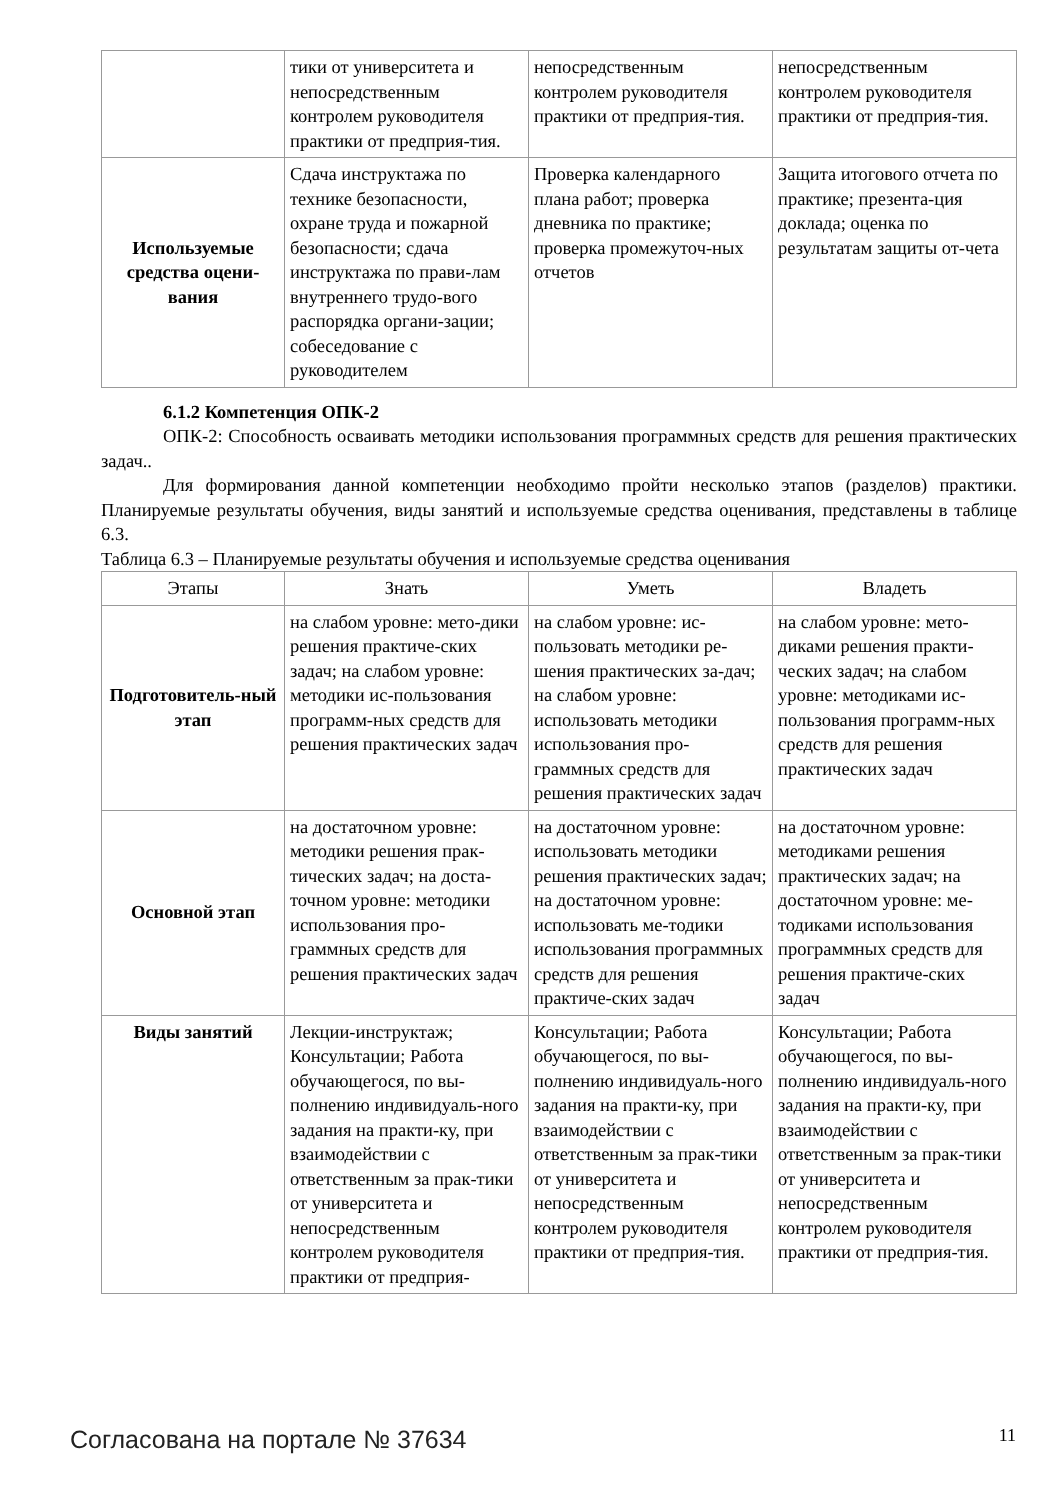| | тики от университета и непосредственным контролем руководителя практики от предприя-тия. | непосредственным контролем руководителя практики от предприя-тия. | непосредственным контролем руководителя практики от предприя-тия. |
| Используемые средства оцени-вания | Сдача инструктажа по технике безопасности, охране труда и пожарной безопасности; сдача инструктажа по прави-лам внутреннего трудо-вого распорядка органи-зации; собеседование с руководителем | Проверка календарного плана работ; проверка дневника по практике; проверка промежуточ-ных отчетов | Защита итогового отчета по практике; презента-ция доклада; оценка по результатам защиты от-чета |
6.1.2 Компетенция ОПК-2
ОПК-2: Способность осваивать методики использования программных средств для решения практических задач..
Для формирования данной компетенции необходимо пройти несколько этапов (разделов) практики. Планируемые результаты обучения, виды занятий и используемые средства оценивания, представлены в таблице 6.3.
Таблица 6.3 – Планируемые результаты обучения и используемые средства оценивания
| Этапы | Знать | Уметь | Владеть |
| --- | --- | --- | --- |
| Подготовитель-ный этап | на слабом уровне: мето-дики решения практиче-ских задач; на слабом уровне: методики ис-пользования программ-ных средств для решения практических задач | на слабом уровне: ис-пользовать методики ре-шения практических за-дач; на слабом уровне: использовать методики использования про-граммных средств для решения практических задач | на слабом уровне: мето-диками решения практи-ческих задач; на слабом уровне: методиками ис-пользования программ-ных средств для решения практических задач |
| Основной этап | на достаточном уровне: методики решения прак-тических задач; на доста-точном уровне: методики использования про-граммных средств для решения практических задач | на достаточном уровне: использовать методики решения практических задач; на достаточном уровне: использовать ме-тодики использования программных средств для решения практиче-ских задач | на достаточном уровне: методиками решения практических задач; на достаточном уровне: ме-тодиками использования программных средств для решения практиче-ских задач |
| Виды занятий | Лекции-инструктаж; Консультации; Работа обучающегося, по вы-полнению индивидуаль-ного задания на практи-ку, при взаимодействии с ответственным за прак-тики от университета и непосредственным контролем руководителя практики от предприя- | Консультации; Работа обучающегося, по вы-полнению индивидуаль-ного задания на практи-ку, при взаимодействии с ответственным за прак-тики от университета и непосредственным контролем руководителя практики от предприя-тия. | Консультации; Работа обучающегося, по вы-полнению индивидуаль-ного задания на практи-ку, при взаимодействии с ответственным за прак-тики от университета и непосредственным контролем руководителя практики от предприя-тия. |
Согласована на портале № 37634 11